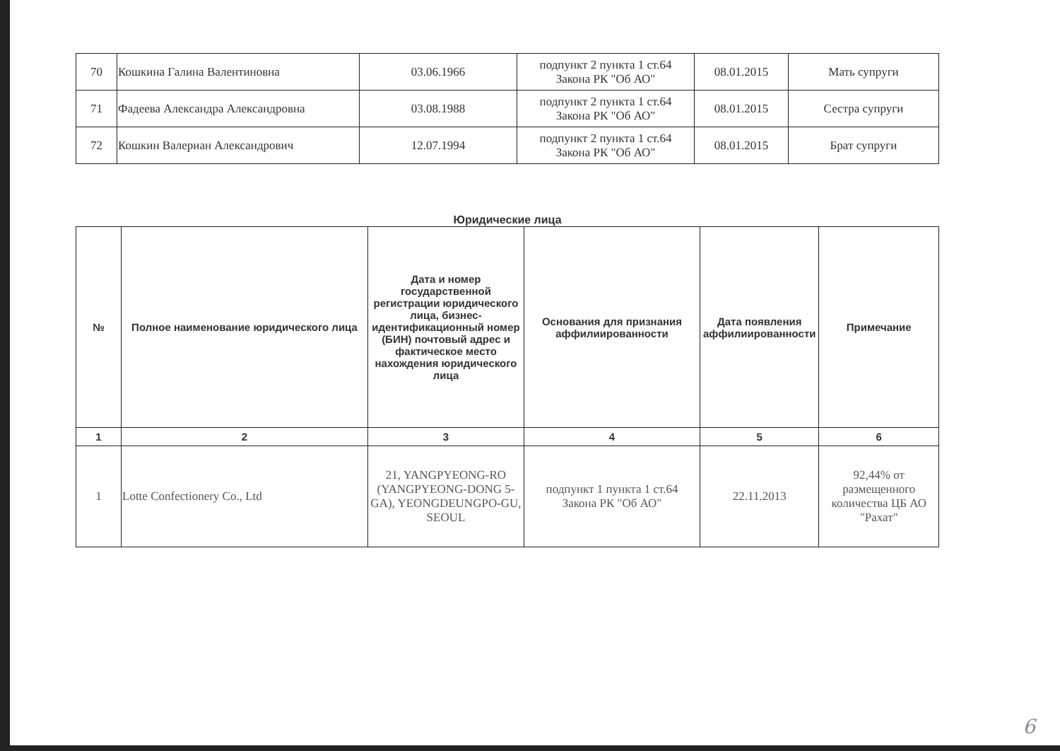| 70 | Кошкина Галина Валентиновна | 03.06.1966 | подпункт 2 пункта 1 ст.64 Закона РК "Об АО" | 08.01.2015 | Мать супруги |
| 71 | Фадеева Александра Александровна | 03.08.1988 | подпункт 2 пункта 1 ст.64 Закона РК "Об АО" | 08.01.2015 | Сестра супруги |
| 72 | Кошкин Валериан Александрович | 12.07.1994 | подпункт 2 пункта 1 ст.64 Закона РК "Об АО" | 08.01.2015 | Брат супруги |
Юридические лица
| № | Полное наименование юридического лица | Дата и номер государственной регистрации юридического лица, бизнес-идентификационный номер (БИН) почтовый адрес и фактическое место нахождения юридического лица | Основания для признания аффилиированности | Дата появления аффилиированности | Примечание |
| --- | --- | --- | --- | --- | --- |
| 1 | 2 | 3 | 4 | 5 | 6 |
| 1 | Lotte Confectionery Co., Ltd | 21, YANGPYEONG-RO (YANGPYEONG-DONG 5-GA), YEONGDEUNGPO-GU, SEOUL | подпункт 1 пункта 1 ст.64 Закона РК "Об АО" | 22.11.2013 | 92,44% от размещенного количества ЦБ АО "Рахат" |
6